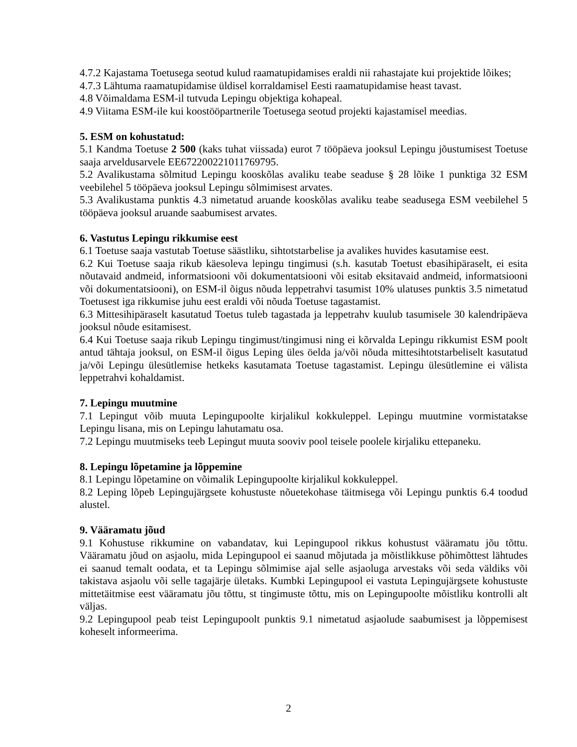4.7.2 Kajastama Toetusega seotud kulud raamatupidamises eraldi nii rahastajate kui projektide lõikes;
4.7.3 Lähtuma raamatupidamise üldisel korraldamisel Eesti raamatupidamise heast tavast.
4.8 Võimaldama ESM-il tutvuda Lepingu objektiga kohapeal.
4.9 Viitama ESM-ile kui koostööpartnerile Toetusega seotud projekti kajastamisel meedias.
5. ESM on kohustatud:
5.1 Kandma Toetuse 2 500 (kaks tuhat viissada) eurot 7 tööpäeva jooksul Lepingu jõustumisest Toetuse saaja arveldusarvele EE672200221011769795.
5.2 Avalikustama sõlmitud Lepingu kooskõlas avaliku teabe seaduse § 28 lõike 1 punktiga 32 ESM veebilehel 5 tööpäeva jooksul Lepingu sõlmimisest arvates.
5.3 Avalikustama punktis 4.3 nimetatud aruande kooskõlas avaliku teabe seadusega ESM veebilehel 5 tööpäeva jooksul aruande saabumisest arvates.
6. Vastutus Lepingu rikkumise eest
6.1 Toetuse saaja vastutab Toetuse säästliku, sihtotstarbelise ja avalikes huvides kasutamise eest.
6.2 Kui Toetuse saaja rikub käesoleva lepingu tingimusi (s.h. kasutab Toetust ebasihipäraselt, ei esita nõutavaid andmeid, informatsiooni või dokumentatsiooni või esitab eksitavaid andmeid, informatsiooni või dokumentatsiooni), on ESM-il õigus nõuda leppetrahvi tasumist 10% ulatuses punktis 3.5 nimetatud Toetusest iga rikkumise juhu eest eraldi või nõuda Toetuse tagastamist.
6.3 Mittesihipäraselt kasutatud Toetus tuleb tagastada ja leppetrahv kuulub tasumisele 30 kalendripäeva jooksul nõude esitamisest.
6.4 Kui Toetuse saaja rikub Lepingu tingimust/tingimusi ning ei kõrvalda Lepingu rikkumist ESM poolt antud tähtaja jooksul, on ESM-il õigus Leping üles öelda ja/või nõuda mittesihtotstarbeliselt kasutatud ja/või Lepingu ülesütlemise hetkeks kasutamata Toetuse tagastamist. Lepingu ülesütlemine ei välista leppetrahvi kohaldamist.
7. Lepingu muutmine
7.1 Lepingut võib muuta Lepingupoolte kirjalikul kokkuleppel. Lepingu muutmine vormistatakse Lepingu lisana, mis on Lepingu lahutamatu osa.
7.2 Lepingu muutmiseks teeb Lepingut muuta sooviv pool teisele poolele kirjaliku ettepaneku.
8. Lepingu lõpetamine ja lõppemine
8.1 Lepingu lõpetamine on võimalik Lepingupoolte kirjalikul kokkuleppel.
8.2 Leping lõpeb Lepingujärgsete kohustuste nõuetekohase täitmisega või Lepingu punktis 6.4 toodud alustel.
9. Vääramatu jõud
9.1 Kohustuse rikkumine on vabandatav, kui Lepingupool rikkus kohustust vääramatu jõu tõttu. Vääramatu jõud on asjaolu, mida Lepingupool ei saanud mõjutada ja mõistlikkuse põhimõttest lähtudes ei saanud temalt oodata, et ta Lepingu sõlmimise ajal selle asjaoluga arvestaks või seda väldiks või takistava asjaolu või selle tagajärje ületaks. Kumbki Lepingupool ei vastuta Lepingujärgsete kohustuste mittetäitmise eest vääramatu jõu tõttu, st tingimuste tõttu, mis on Lepingupoolte mõistliku kontrolli alt väljas.
9.2 Lepingupool peab teist Lepingupoolt punktis 9.1 nimetatud asjaolude saabumisest ja lõppemisest koheselt informeerima.
2